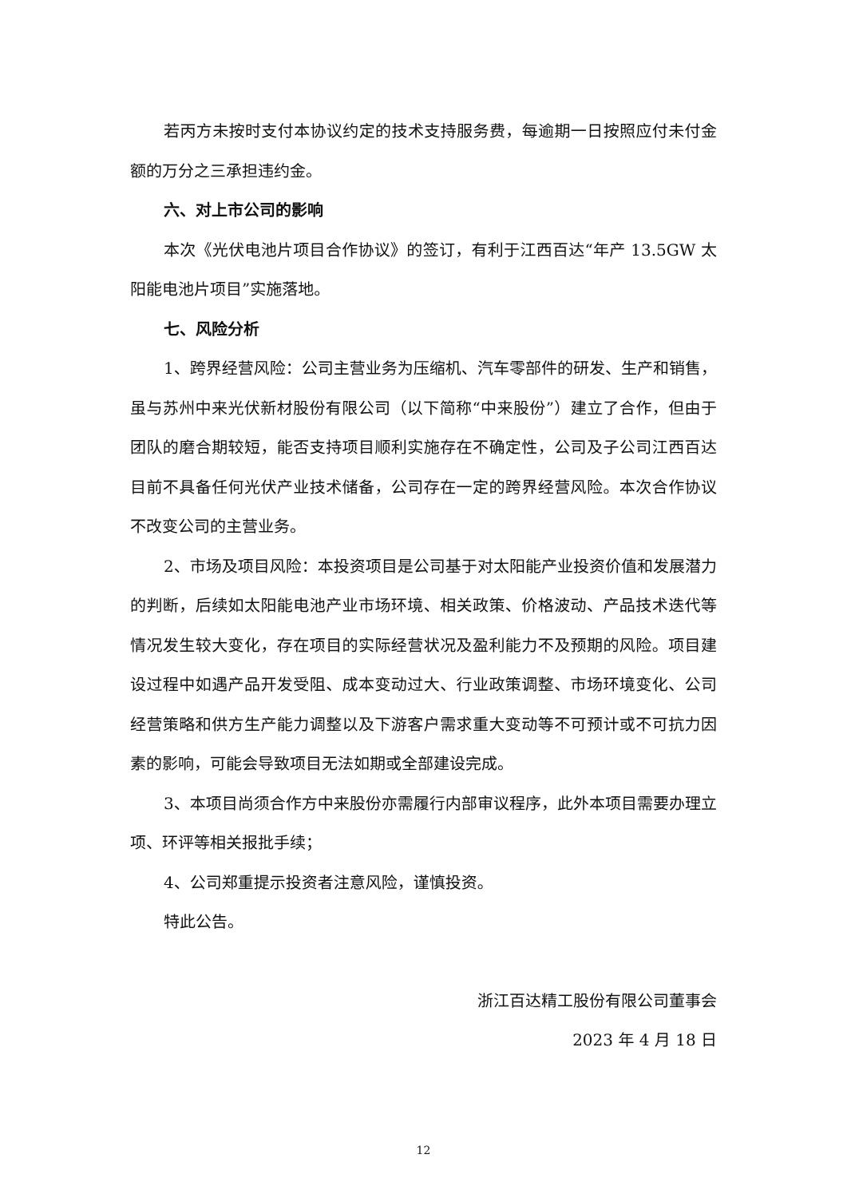若丙方未按时支付本协议约定的技术支持服务费，每逾期一日按照应付未付金额的万分之三承担违约金。
六、对上市公司的影响
本次《光伏电池片项目合作协议》的签订，有利于江西百达“年产 13.5GW 太阳能电池片项目”实施落地。
七、风险分析
1、跨界经营风险：公司主营业务为压缩机、汽车零部件的研发、生产和销售，虽与苏州中来光伏新材股份有限公司（以下简称“中来股份”）建立了合作，但由于团队的磨合期较短，能否支持项目顺利实施存在不确定性，公司及子公司江西百达目前不具备任何光伏产业技术储备，公司存在一定的跨界经营风险。本次合作协议不改变公司的主营业务。
2、市场及项目风险：本投资项目是公司基于对太阳能产业投资价值和发展潜力的判断，后续如太阳能电池产业市场环境、相关政策、价格波动、产品技术迭代等情况发生较大变化，存在项目的实际经营状况及盈利能力不及预期的风险。项目建设过程中如遇产品开发受阻、成本变动过大、行业政策调整、市场环境变化、公司经营策略和供方生产能力调整以及下游客户需求重大变动等不可预计或不可抗力因素的影响，可能会导致项目无法如期或全部建设完成。
3、本项目尚须合作方中来股份亦需履行内部审议程序，此外本项目需要办理立项、环评等相关报批手续；
4、公司郑重提示投资者注意风险，谨慎投资。
特此公告。
浙江百达精工股份有限公司董事会
2023 年 4 月 18 日
12